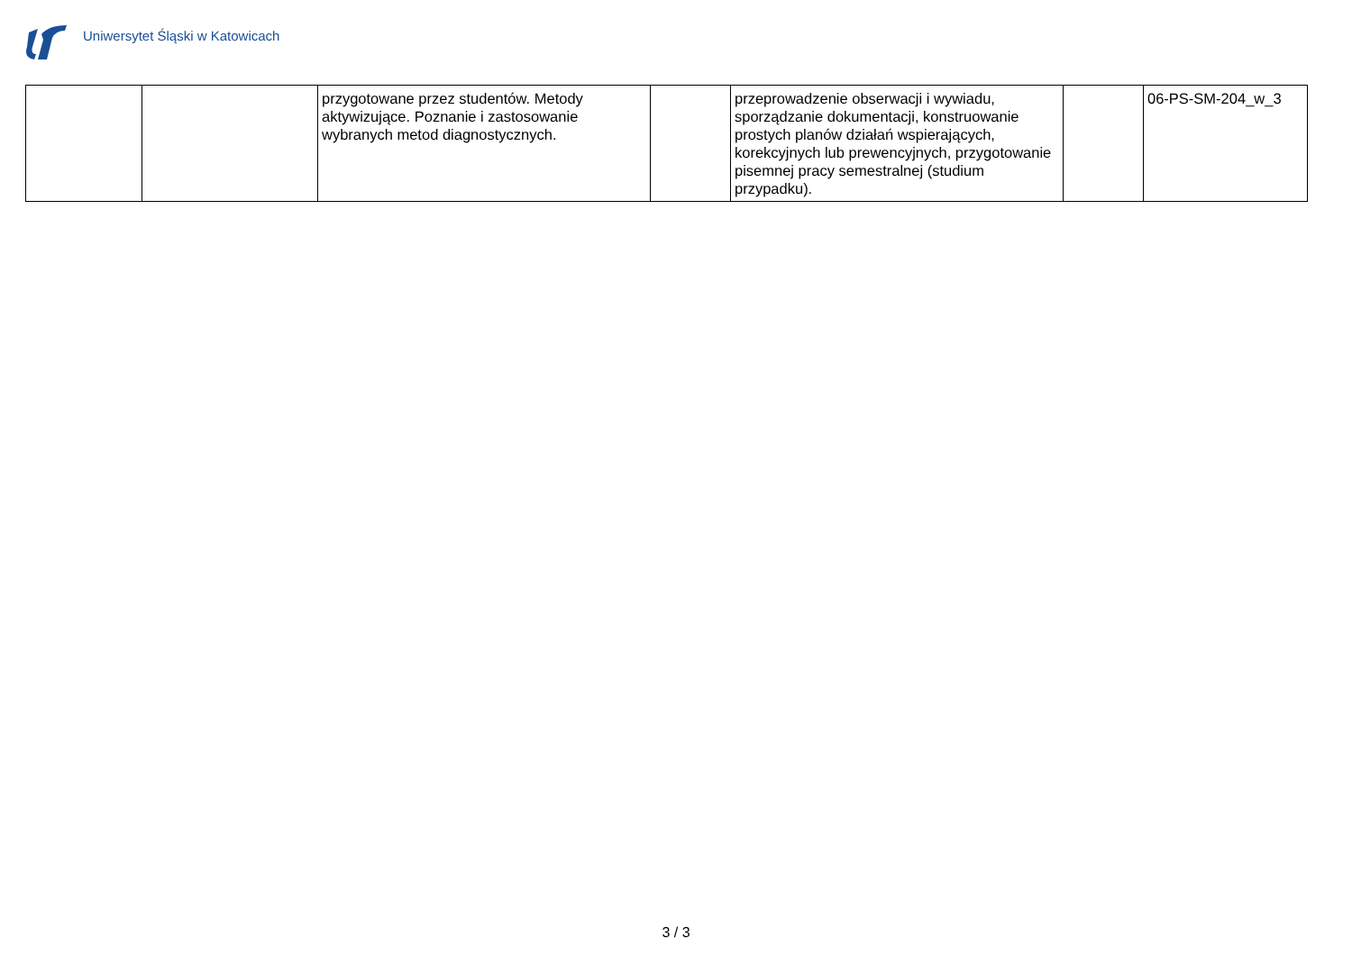Uniwersytet Śląski w Katowicach
| | | przygotowane przez studentów. Metody aktywizujące. Poznanie i zastosowanie wybranych metod diagnostycznych. | | przeprowadzenie obserwacji i wywiadu, sporządzanie dokumentacji, konstruowanie prostych planów działań wspierających, korekcyjnych lub prewencyjnych, przygotowanie pisemnej pracy semestralnej (studium przypadku). | | 06-PS-SM-204_w_3 |
3 / 3